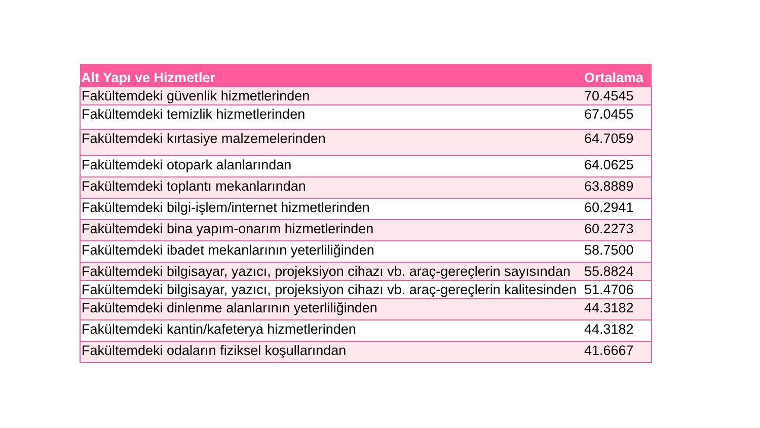| Alt Yapı ve Hizmetler | Ortalama |
| --- | --- |
| Fakültemdeki güvenlik hizmetlerinden | 70.4545 |
| Fakültemdeki temizlik hizmetlerinden | 67.0455 |
| Fakültemdeki kırtasiye malzemelerinden | 64.7059 |
| Fakültemdeki otopark alanlarından | 64.0625 |
| Fakültemdeki toplantı mekanlarından | 63.8889 |
| Fakültemdeki bilgi-işlem/internet hizmetlerinden | 60.2941 |
| Fakültemdeki bina yapım-onarım hizmetlerinden | 60.2273 |
| Fakültemdeki ibadet mekanlarının yeterliliğinden | 58.7500 |
| Fakültemdeki bilgisayar, yazıcı, projeksiyon cihazı vb. araç-gereçlerin sayısından | 55.8824 |
| Fakültemdeki bilgisayar, yazıcı, projeksiyon cihazı vb. araç-gereçlerin kalitesinden | 51.4706 |
| Fakültemdeki dinlenme alanlarının yeterliliğinden | 44.3182 |
| Fakültemdeki kantin/kafeterya hizmetlerinden | 44.3182 |
| Fakültemdeki odaların fiziksel koşullarından | 41.6667 |